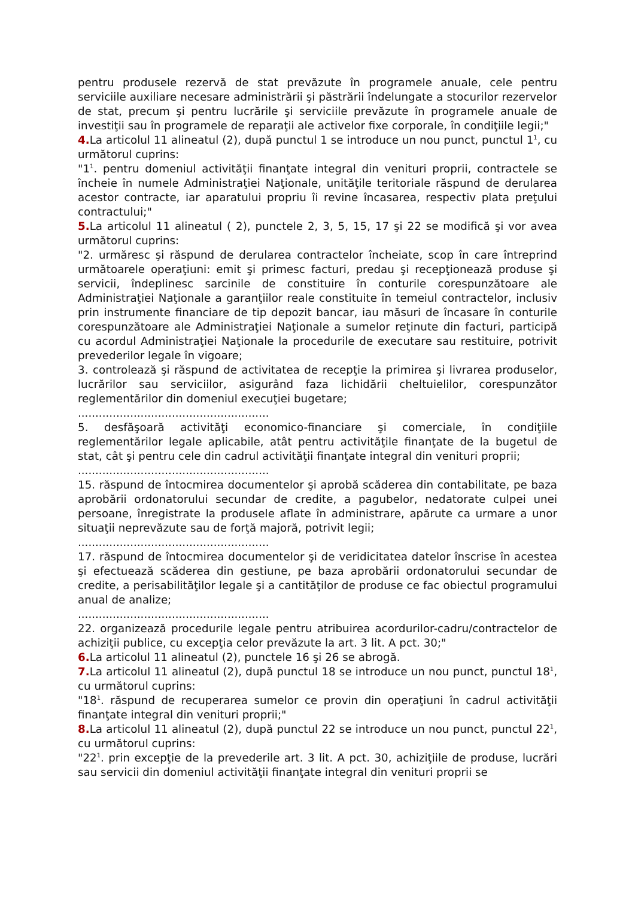pentru produsele rezervă de stat prevăzute în programele anuale, cele pentru serviciile auxiliare necesare administrării şi păstrării îndelungate a stocurilor rezervelor de stat, precum şi pentru lucrările şi serviciile prevăzute în programele anuale de investiţii sau în programele de reparaţii ale activelor fixe corporale, în condiţiile legii;"
4. La articolul 11 alineatul (2), după punctul 1 se introduce un nou punct, punctul 1<sup>1</sup>, cu următorul cuprins:
"1<sup>1</sup>. pentru domeniul activităţii finanţate integral din venituri proprii, contractele se încheie în numele Administraţiei Naţionale, unităţile teritoriale răspund de derularea acestor contracte, iar aparatului propriu îi revine încasarea, respectiv plata preţului contractului;"
5. La articolul 11 alineatul ( 2), punctele 2, 3, 5, 15, 17 şi 22 se modifică şi vor avea următorul cuprins:
"2. urmăresc şi răspund de derularea contractelor încheiate, scop în care întreprind următoarele operaţiuni: emit şi primesc facturi, predau şi recepţionează produse şi servicii, îndeplinesc sarcinile de constituire în conturile corespunzătoare ale Administraţiei Naţionale a garanţiilor reale constituite în temeiul contractelor, inclusiv prin instrumente financiare de tip depozit bancar, iau măsuri de încasare în conturile corespunzătoare ale Administraţiei Naţionale a sumelor reţinute din facturi, participă cu acordul Administraţiei Naţionale la procedurile de executare sau restituire, potrivit prevederilor legale în vigoare;
3. controlează şi răspund de activitatea de recepţie la primirea şi livrarea produselor, lucrărilor sau serviciilor, asigurând faza lichidării cheltuielilor, corespunzător reglementărilor din domeniul execuţiei bugetare;
.......................................................
5. desfăşoară activităţi economico-financiare şi comerciale, în condiţiile reglementărilor legale aplicabile, atât pentru activităţile finanţate de la bugetul de stat, cât şi pentru cele din cadrul activităţii finanţate integral din venituri proprii;
.......................................................
15. răspund de întocmirea documentelor şi aprobă scăderea din contabilitate, pe baza aprobării ordonatorului secundar de credite, a pagubelor, nedatorate culpei unei persoane, înregistrate la produsele aflate în administrare, apărute ca urmare a unor situaţii neprevăzute sau de forţă majoră, potrivit legii;
.......................................................
17. răspund de întocmirea documentelor şi de veridicitatea datelor înscrise în acestea şi efectuează scăderea din gestiune, pe baza aprobării ordonatorului secundar de credite, a perisabilităţilor legale şi a cantităţilor de produse ce fac obiectul programului anual de analize;
.......................................................
22. organizează procedurile legale pentru atribuirea acordurilor-cadru/contractelor de achiziţii publice, cu excepţia celor prevăzute la art. 3 lit. A pct. 30;"
6. La articolul 11 alineatul (2), punctele 16 şi 26 se abrogă.
7. La articolul 11 alineatul (2), după punctul 18 se introduce un nou punct, punctul 18<sup>1</sup>, cu următorul cuprins:
"18<sup>1</sup>. răspund de recuperarea sumelor ce provin din operaţiuni în cadrul activităţii finanţate integral din venituri proprii;"
8. La articolul 11 alineatul (2), după punctul 22 se introduce un nou punct, punctul 22<sup>1</sup>, cu următorul cuprins:
"22<sup>1</sup>. prin excepţie de la prevederile art. 3 lit. A pct. 30, achiziţiile de produse, lucrări sau servicii din domeniul activităţii finanţate integral din venituri proprii se